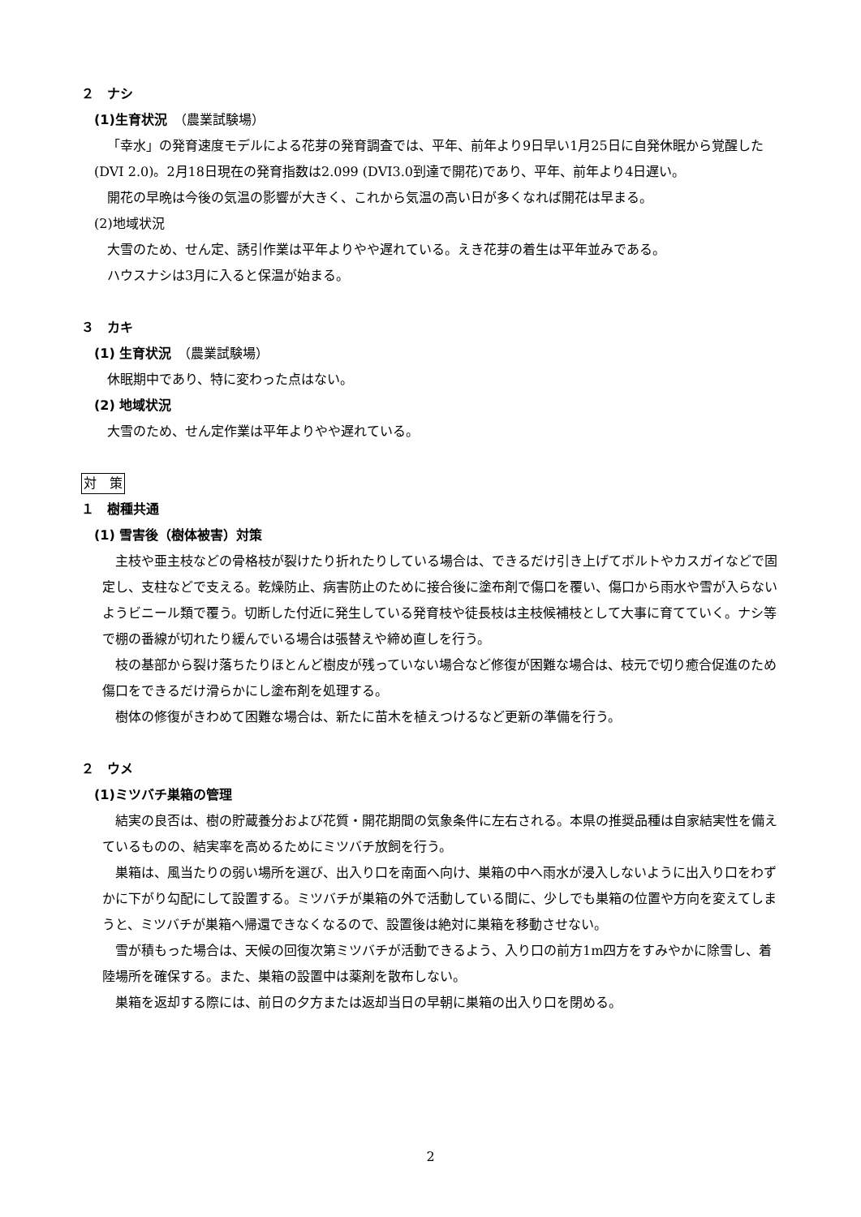２　ナシ
(1)生育状況　（農業試験場）
「幸水」の発育速度モデルによる花芽の発育調査では、平年、前年より9日早い1月25日に自発休眠から覚醒した(DVI 2.0)。2月18日現在の発育指数は2.099 (DVI3.0到達で開花)であり、平年、前年より4日遅い。
開花の早晩は今後の気温の影響が大きく、これから気温の高い日が多くなれば開花は早まる。
(2)地域状況
大雪のため、せん定、誘引作業は平年よりやや遅れている。えき花芽の着生は平年並みである。
ハウスナシは3月に入ると保温が始まる。
３　カキ
(1) 生育状況　（農業試験場）
休眠期中であり、特に変わった点はない。
(2) 地域状況
大雪のため、せん定作業は平年よりやや遅れている。
対　策
１　樹種共通
(1) 雪害後（樹体被害）対策
主枝や亜主枝などの骨格枝が裂けたり折れたりしている場合は、できるだけ引き上げてボルトやカスガイなどで固定し、支柱などで支える。乾燥防止、病害防止のために接合後に塗布剤で傷口を覆い、傷口から雨水や雪が入らないようビニール類で覆う。切断した付近に発生している発育枝や徒長枝は主枝候補枝として大事に育てていく。ナシ等で棚の番線が切れたり緩んでいる場合は張替えや締め直しを行う。
枝の基部から裂け落ちたりほとんど樹皮が残っていない場合など修復が困難な場合は、枝元で切り癒合促進のため傷口をできるだけ滑らかにし塗布剤を処理する。
樹体の修復がきわめて困難な場合は、新たに苗木を植えつけるなど更新の準備を行う。
２　ウメ
(1)ミツバチ巣箱の管理
結実の良否は、樹の貯蔵養分および花質・開花期間の気象条件に左右される。本県の推奨品種は自家結実性を備えているものの、結実率を高めるためにミツバチ放飼を行う。
巣箱は、風当たりの弱い場所を選び、出入り口を南面へ向け、巣箱の中へ雨水が浸入しないように出入り口をわずかに下がり勾配にして設置する。ミツバチが巣箱の外で活動している間に、少しでも巣箱の位置や方向を変えてしまうと、ミツバチが巣箱へ帰還できなくなるので、設置後は絶対に巣箱を移動させない。
雪が積もった場合は、天候の回復次第ミツバチが活動できるよう、入り口の前方1m四方をすみやかに除雪し、着陸場所を確保する。また、巣箱の設置中は薬剤を散布しない。
巣箱を返却する際には、前日の夕方または返却当日の早朝に巣箱の出入り口を閉める。
2